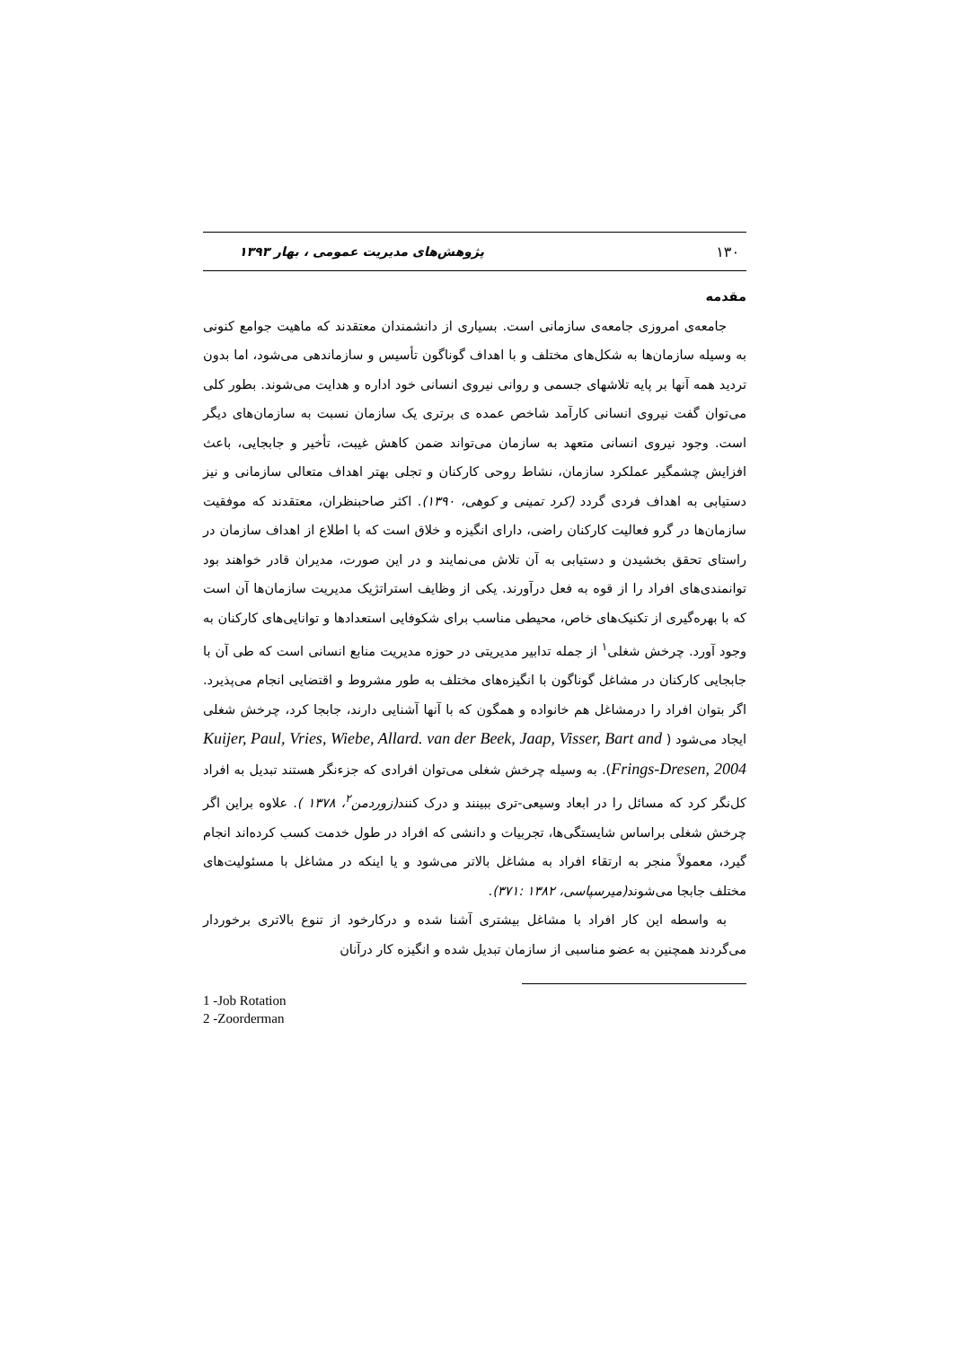۱۳۰ پژوهش‌های مدیریت عمومی ، بهار ۱۳۹۳
مقدمه
جامعه‌ی امروزی جامعه‌ی سازمانی است. بسیاری از دانشمندان معتقدند که ماهیت جوامع کنونی به وسیله سازمان‌ها به شکل‌های مختلف و با اهداف گوناگون تأسیس و سازماندهی می‌شود، اما بدون تردید همه آنها بر پایه تلاشهای جسمی و روانی نیروی انسانی خود اداره و هدایت می‌شوند. بطور کلی می‌توان گفت نیروی انسانی کارآمد شاخص عمده ی برتری یک سازمان نسبت به سازمان‌های دیگر است. وجود نیروی انسانی متعهد به سازمان می‌تواند ضمن کاهش غیبت، تأخیر و جابجایی، باعث افزایش چشمگیر عملکرد سازمان، نشاط روحی کارکنان و تجلی بهتر اهداف متعالی سازمانی و نیز دستیابی به اهداف فردی گردد (کرد تمینی و کوهی، ۱۳۹۰). اکثر صاحبنظران، معتقدند که موفقیت سازمان‌ها در گرو فعالیت کارکنان راضی، دارای انگیزه و خلاق است که با اطلاع از اهداف سازمان در راستای تحقق بخشیدن و دستیابی به آن تلاش می‌نمایند و در این صورت، مدیران قادر خواهند بود توانمندی‌های افراد را از قوه به فعل درآورند. یکی از وظایف استراتژیک مدیریت سازمان‌ها آن است که با بهره‌گیری از تکنیک‌های خاص، محیطی مناسب برای شکوفایی استعدادها و توانایی‌های کارکنان به وجود آورد. چرخش شغلی<sup>۱</sup> از جمله تدابیر مدیریتی در حوزه مدیریت منابع انسانی است که طی آن با جابجایی کارکنان در مشاغل گوناگون با انگیزه‌های مختلف به طور مشروط و اقتضایی انجام می‌پذیرد. اگر بتوان افراد را درمشاغل هم خانواده و همگون که با آنها آشنایی دارند، جابجا کرد، چرخش شغلی ایجاد می‌شود ( Kuijer, Paul, Vries, Wiebe, Allard. van der Beek, Jaap, Visser, Bart and Frings-Dresen, 2004). به وسیله چرخش شغلی می‌توان افرادی که جزءنگر هستند تبدیل به افراد کل‌نگر کرد که مسائل را در ابعاد وسیعی-تری ببینند و درک کنند(زوردمن<sup>۲</sup>، ۱۳۷۸ ). علاوه براین اگر چرخش شغلی براساس شایستگی‌ها، تجربیات و دانشی که افراد در طول خدمت کسب کرده‌اند انجام گیرد، معمولاً منجر به ارتقاء افراد به مشاغل بالاتر می‌شود و یا اینکه در مشاغل با مسئولیت‌های مختلف جابجا می‌شوند(میرسپاسی، ۱۳۸۲ :۳۷۱).
به واسطه این کار افراد با مشاغل بیشتری آشنا شده و درکارخود از تنوع بالاتری برخوردار می‌گردند همچنین به عضو مناسبی از سازمان تبدیل شده و انگیزه کار درآنان
1 -Job Rotation
2 -Zoorderman